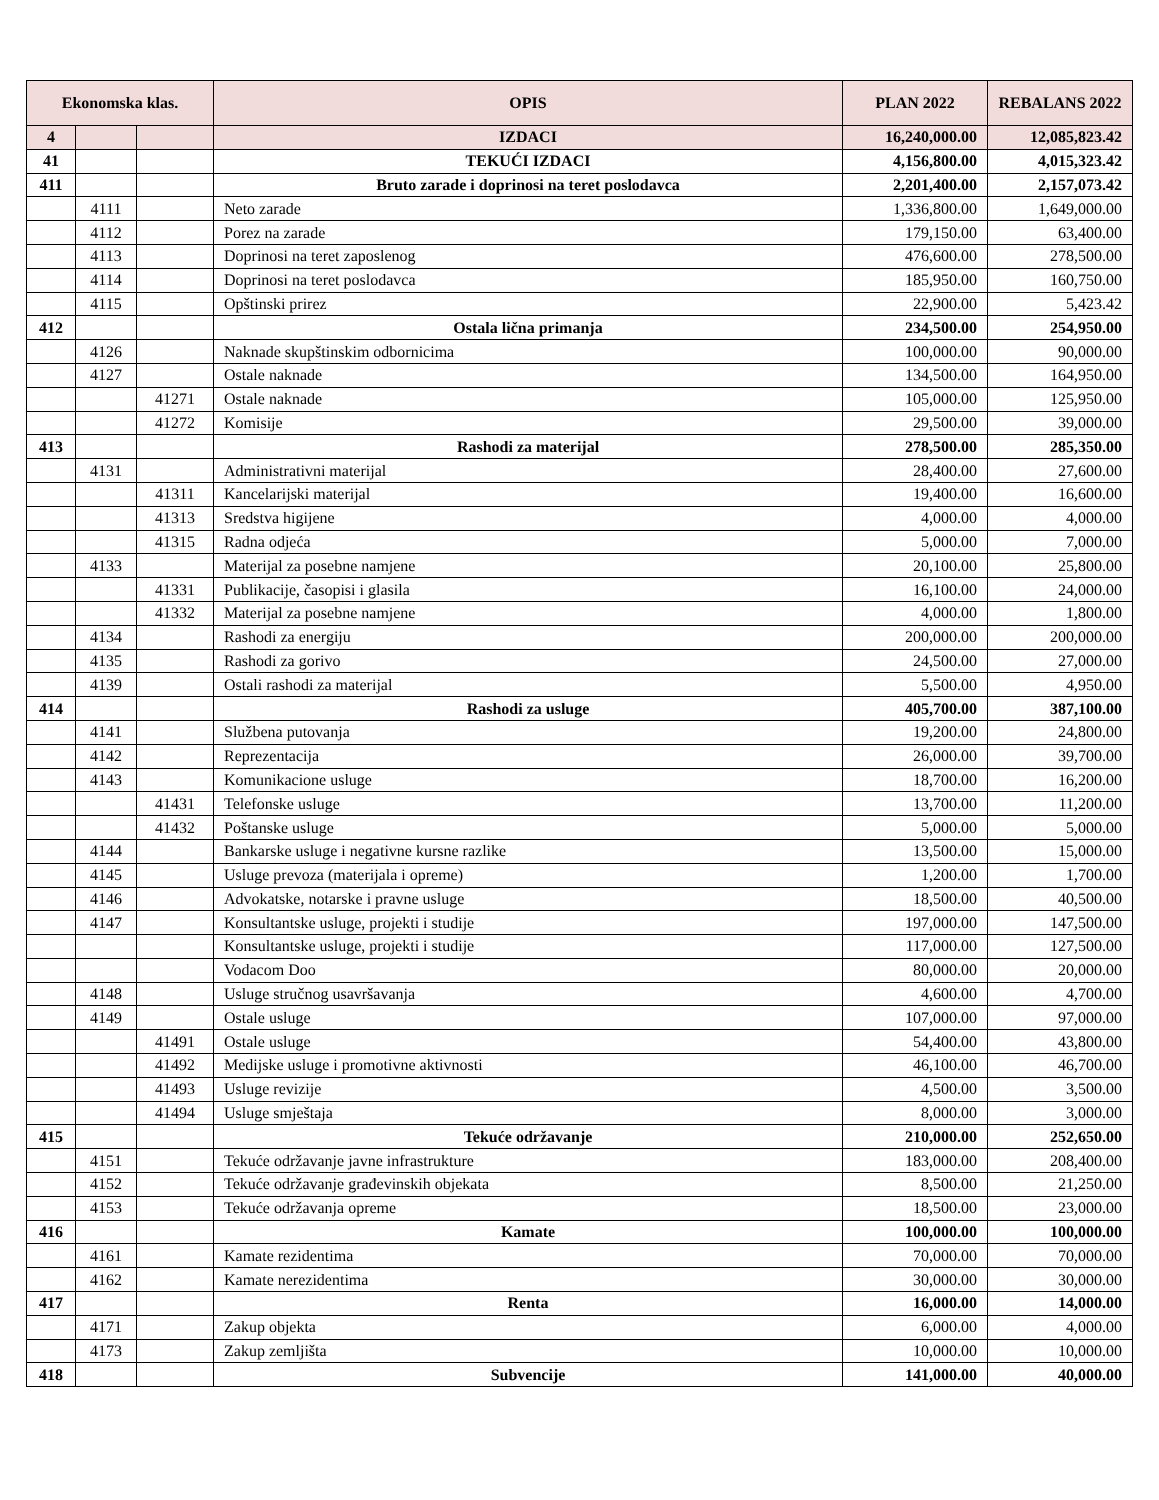| Ekonomska klas. | | | OPIS | PLAN 2022 | REBALANS 2022 |
| --- | --- | --- | --- | --- | --- |
| 4 | | | IZDACI | 16,240,000.00 | 12,085,823.42 |
| 41 | | | TEKUĆI IZDACI | 4,156,800.00 | 4,015,323.42 |
| 411 | | | Bruto zarade i doprinosi na teret poslodavca | 2,201,400.00 | 2,157,073.42 |
| | 4111 | | Neto zarade | 1,336,800.00 | 1,649,000.00 |
| | 4112 | | Porez na zarade | 179,150.00 | 63,400.00 |
| | 4113 | | Doprinosi na teret zaposlenog | 476,600.00 | 278,500.00 |
| | 4114 | | Doprinosi na teret poslodavca | 185,950.00 | 160,750.00 |
| | 4115 | | Opštinski prirez | 22,900.00 | 5,423.42 |
| 412 | | | Ostala lična primanja | 234,500.00 | 254,950.00 |
| | 4126 | | Naknade skupštinskim odbornicima | 100,000.00 | 90,000.00 |
| | 4127 | | Ostale naknade | 134,500.00 | 164,950.00 |
| | | 41271 | Ostale naknade | 105,000.00 | 125,950.00 |
| | | 41272 | Komisije | 29,500.00 | 39,000.00 |
| 413 | | | Rashodi za materijal | 278,500.00 | 285,350.00 |
| | 4131 | | Administrativni materijal | 28,400.00 | 27,600.00 |
| | | 41311 | Kancelarijski materijal | 19,400.00 | 16,600.00 |
| | | 41313 | Sredstva higijene | 4,000.00 | 4,000.00 |
| | | 41315 | Radna odjeća | 5,000.00 | 7,000.00 |
| | 4133 | | Materijal za posebne namjene | 20,100.00 | 25,800.00 |
| | | 41331 | Publikacije, časopisi i glasila | 16,100.00 | 24,000.00 |
| | | 41332 | Materijal za posebne namjene | 4,000.00 | 1,800.00 |
| | 4134 | | Rashodi za energiju | 200,000.00 | 200,000.00 |
| | 4135 | | Rashodi za gorivo | 24,500.00 | 27,000.00 |
| | 4139 | | Ostali rashodi za materijal | 5,500.00 | 4,950.00 |
| 414 | | | Rashodi za usluge | 405,700.00 | 387,100.00 |
| | 4141 | | Službena putovanja | 19,200.00 | 24,800.00 |
| | 4142 | | Reprezentacija | 26,000.00 | 39,700.00 |
| | 4143 | | Komunikacione usluge | 18,700.00 | 16,200.00 |
| | | 41431 | Telefonske usluge | 13,700.00 | 11,200.00 |
| | | 41432 | Poštanske usluge | 5,000.00 | 5,000.00 |
| | 4144 | | Bankarske usluge i negativne kursne razlike | 13,500.00 | 15,000.00 |
| | 4145 | | Usluge prevoza (materijala i opreme) | 1,200.00 | 1,700.00 |
| | 4146 | | Advokatske, notarske i pravne usluge | 18,500.00 | 40,500.00 |
| | 4147 | | Konsultantske usluge, projekti i studije | 197,000.00 | 147,500.00 |
| | | | Konsultantske usluge, projekti i studije | 117,000.00 | 127,500.00 |
| | | | Vodacom Doo | 80,000.00 | 20,000.00 |
| | 4148 | | Usluge stručnog usavršavanja | 4,600.00 | 4,700.00 |
| | 4149 | | Ostale usluge | 107,000.00 | 97,000.00 |
| | | 41491 | Ostale usluge | 54,400.00 | 43,800.00 |
| | | 41492 | Medijske usluge i promotivne aktivnosti | 46,100.00 | 46,700.00 |
| | | 41493 | Usluge revizije | 4,500.00 | 3,500.00 |
| | | 41494 | Usluge smještaja | 8,000.00 | 3,000.00 |
| 415 | | | Tekuće održavanje | 210,000.00 | 252,650.00 |
| | 4151 | | Tekuće održavanje javne infrastrukture | 183,000.00 | 208,400.00 |
| | 4152 | | Tekuće održavanje građevinskih objekata | 8,500.00 | 21,250.00 |
| | 4153 | | Tekuće održavanja opreme | 18,500.00 | 23,000.00 |
| 416 | | | Kamate | 100,000.00 | 100,000.00 |
| | 4161 | | Kamate rezidentima | 70,000.00 | 70,000.00 |
| | 4162 | | Kamate nerezidentima | 30,000.00 | 30,000.00 |
| 417 | | | Renta | 16,000.00 | 14,000.00 |
| | 4171 | | Zakup objekta | 6,000.00 | 4,000.00 |
| | 4173 | | Zakup zemljišta | 10,000.00 | 10,000.00 |
| 418 | | | Subvencije | 141,000.00 | 40,000.00 |